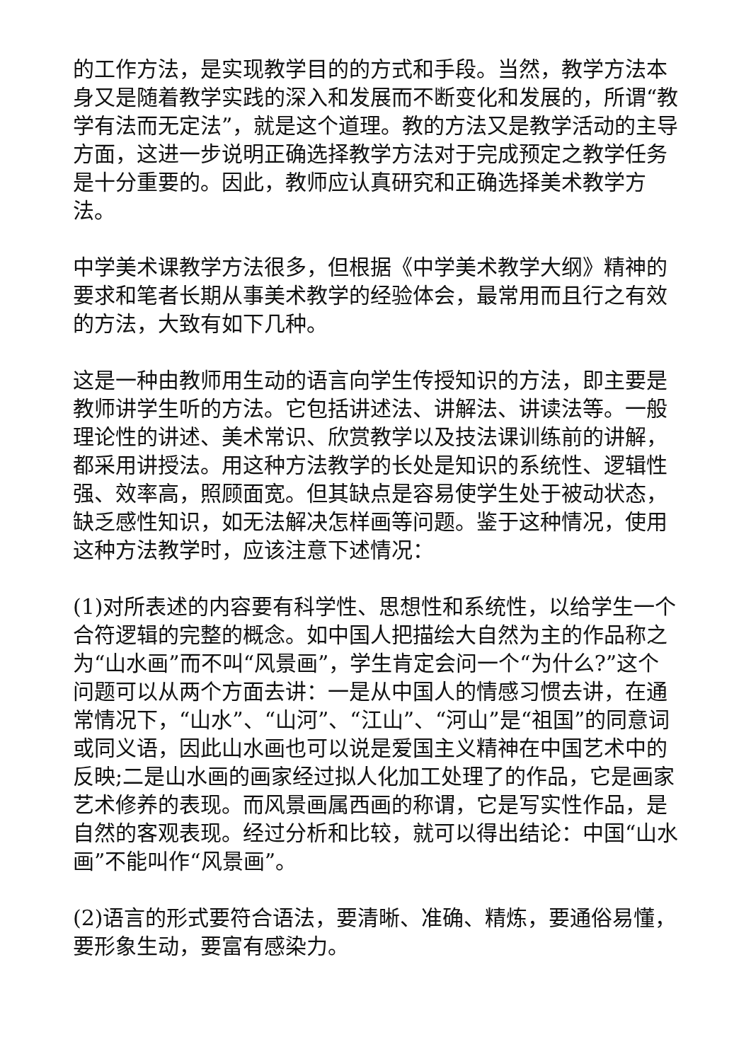的工作方法，是实现教学目的的方式和手段。当然，教学方法本身又是随着教学实践的深入和发展而不断变化和发展的，所谓“教学有法而无定法”，就是这个道理。教的方法又是教学活动的主导方面，这进一步说明正确选择教学方法对于完成预定之教学任务是十分重要的。因此，教师应认真研究和正确选择美术教学方法。
中学美术课教学方法很多，但根据《中学美术教学大纲》精神的要求和笔者长期从事美术教学的经验体会，最常用而且行之有效的方法，大致有如下几种。
这是一种由教师用生动的语言向学生传授知识的方法，即主要是教师讲学生听的方法。它包括讲述法、讲解法、讲读法等。一般理论性的讲述、美术常识、欣赏教学以及技法课训练前的讲解，都采用讲授法。用这种方法教学的长处是知识的系统性、逻辑性强、效率高，照顾面宽。但其缺点是容易使学生处于被动状态，缺乏感性知识，如无法解决怎样画等问题。鉴于这种情况，使用这种方法教学时，应该注意下述情况：
(1)对所表述的内容要有科学性、思想性和系统性，以给学生一个合符逻辑的完整的概念。如中国人把描绘大自然为主的作品称之为“山水画”而不叫“风景画”，学生肯定会问一个“为什么?”这个问题可以从两个方面去讲：一是从中国人的情感习惯去讲，在通常情况下，“山水”、“山河”、“江山”、“河山”是“祖国”的同意词或同义语，因此山水画也可以说是爱国主义精神在中国艺术中的反映;二是山水画的画家经过拟人化加工处理了的作品，它是画家艺术修养的表现。而风景画属西画的称谓，它是写实性作品，是自然的客观表现。经过分析和比较，就可以得出结论：中国“山水画”不能叫作“风景画”。
(2)语言的形式要符合语法，要清晰、准确、精炼，要通俗易懂，要形象生动，要富有感染力。